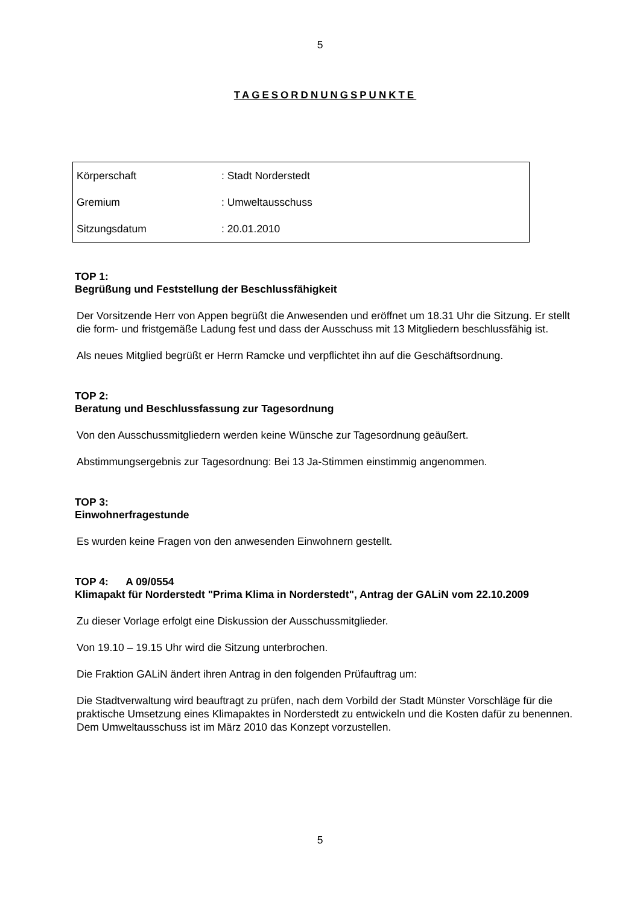5
TAGESORDNUNGSPUNKTE
| Körperschaft | : Stadt Norderstedt |
| Gremium | : Umweltausschuss |
| Sitzungsdatum | : 20.01.2010 |
TOP 1:
Begrüßung und Feststellung der Beschlussfähigkeit
Der Vorsitzende Herr von Appen begrüßt die Anwesenden und eröffnet um 18.31 Uhr die Sitzung. Er stellt die form- und fristgemäße Ladung fest und dass der Ausschuss mit 13 Mitgliedern beschlussfähig ist.
Als neues Mitglied begrüßt er Herrn Ramcke und verpflichtet ihn auf die Geschäftsordnung.
TOP 2:
Beratung und Beschlussfassung zur Tagesordnung
Von den Ausschussmitgliedern werden keine Wünsche zur Tagesordnung geäußert.
Abstimmungsergebnis zur Tagesordnung: Bei 13 Ja-Stimmen einstimmig angenommen.
TOP 3:
Einwohnerfragestunde
Es wurden keine Fragen von den anwesenden Einwohnern gestellt.
TOP 4: A 09/0554
Klimapakt für Norderstedt "Prima Klima in Norderstedt", Antrag der GALiN vom 22.10.2009
Zu dieser Vorlage erfolgt eine Diskussion der Ausschussmitglieder.
Von 19.10 – 19.15 Uhr wird die Sitzung unterbrochen.
Die Fraktion GALiN ändert ihren Antrag in den folgenden Prüfauftrag um:
Die Stadtverwaltung wird beauftragt zu prüfen, nach dem Vorbild der Stadt Münster Vorschläge für die praktische Umsetzung eines Klimapaktes in Norderstedt zu entwickeln und die Kosten dafür zu benennen.
Dem Umweltausschuss ist im März 2010 das Konzept vorzustellen.
5